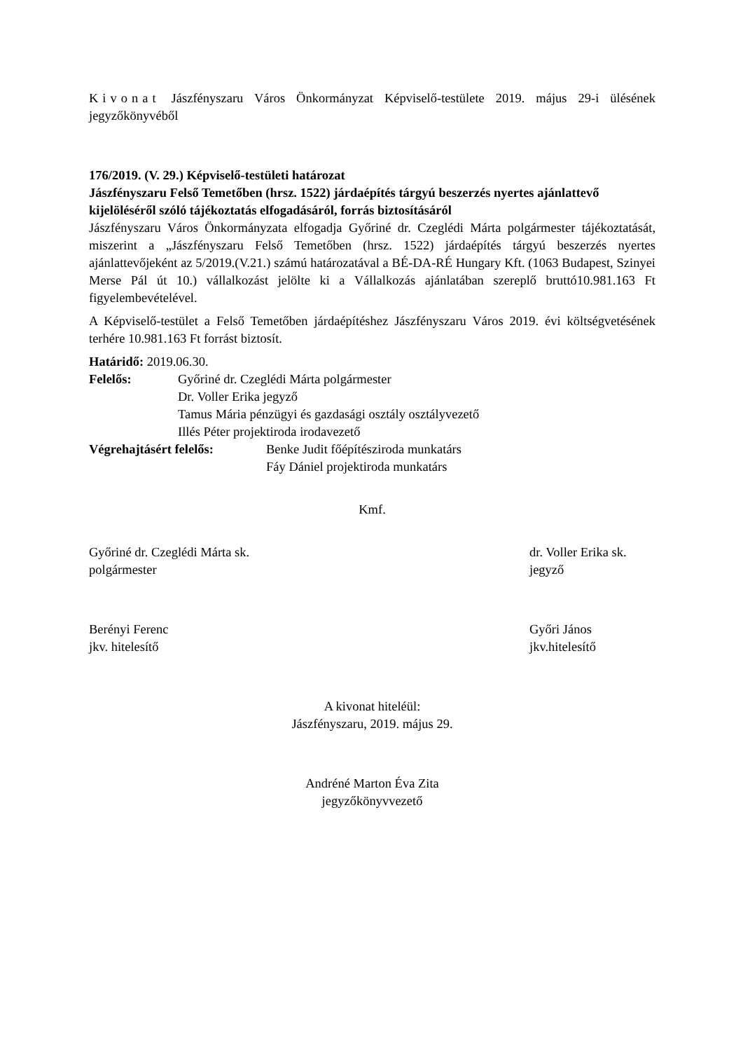Kivonat Jászfényszaru Város Önkormányzat Képviselő-testülete 2019. május 29-i ülésének jegyzőkönyvéből
176/2019. (V. 29.) Képviselő-testületi határozat
Jászfényszaru Felső Temetőben (hrsz. 1522) járdaépítés tárgyú beszerzés nyertes ajánlattevő kijelöléséről szóló tájékoztatás elfogadásáról, forrás biztosításáról
Jászfényszaru Város Önkormányzata elfogadja Győriné dr. Czeglédi Márta polgármester tájékoztatását, miszerint a „Jászfényszaru Felső Temetőben (hrsz. 1522) járdaépítés tárgyú beszerzés nyertes ajánlattevőjeként az 5/2019.(V.21.) számú határozatával a BÉ-DA-RÉ Hungary Kft. (1063 Budapest, Szinyei Merse Pál út 10.) vállalkozást jelölte ki a Vállalkozás ajánlatában szereplő bruttó10.981.163 Ft figyelembevételével.
A Képviselő-testület a Felső Temetőben járdaépítéshez Jászfényszaru Város 2019. évi költségvetésének terhére 10.981.163 Ft forrást biztosít.
Határidő: 2019.06.30.
Felelős: Győriné dr. Czeglédi Márta polgármester
Dr. Voller Erika jegyző
Tamus Mária pénzügyi és gazdasági osztály osztályvezető
Illés Péter projektiroda irodavezető
Végrehajtásért felelős:
Benke Judit főépítésziroda munkatárs
Fáy Dániel projektiroda munkatárs
Kmf.
Győriné dr. Czeglédi Márta sk.
polgármester
dr. Voller Erika sk.
jegyző
Berényi Ferenc
jkv. hitelesítő
Győri János
jkv.hitelesítő
A kivonat hiteléül:
Jászfényszaru, 2019. május 29.
Andréné Marton Éva Zita
jegyzőkönyvvezető